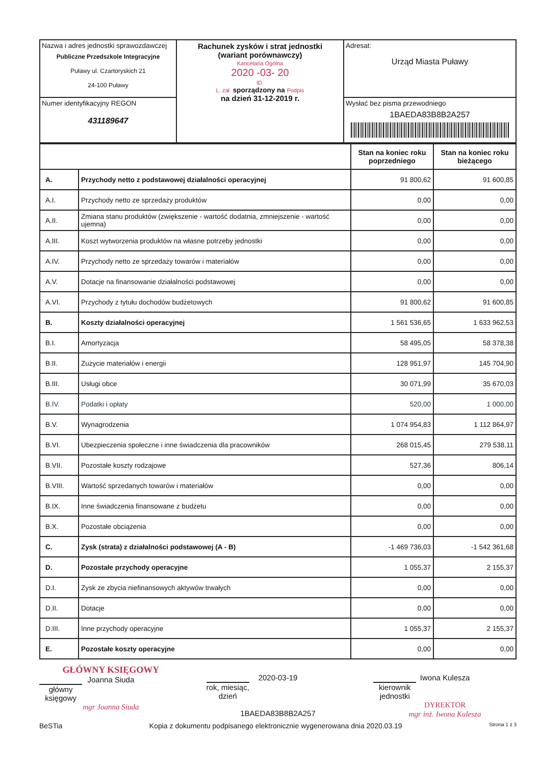| Nazwa i adres jednostki sprawozdawczej Publiczne Przedszkole Integracyjne Puławy ul. Czartoryskich 21 24-100 Puławy | Rachunek zysków i strat jednostki (wariant porównawczy) Kancelaria Ogólna 2020 -03- 20 ID. L. zał. sporządzony na Podpis na dzień 31-12-2019 r. | Adresat: Urząd Miasta Puławy |
| Numer identyfikacyjny REGON 431189647 | | Wysłać bez pisma przewodniego 1BAEDA83B8B2A257 |
| | | Stan na koniec roku poprzedniego | Stan na koniec roku bieżącego |
| A. | Przychody netto z podstawowej działalności operacyjnej | 91 800,62 | 91 600,85 |
| A.I. | Przychody netto ze sprzedaży produktów | 0,00 | 0,00 |
| A.II. | Zmiana stanu produktów (zwiększenie - wartość dodatnia, zmniejszenie - wartość ujemna) | 0,00 | 0,00 |
| A.III. | Koszt wytworzenia produktów na własne potrzeby jednostki | 0,00 | 0,00 |
| A.IV. | Przychody netto ze sprzedaży towarów i materiałów | 0,00 | 0,00 |
| A.V. | Dotacje na finansowanie działalności podstawowej | 0,00 | 0,00 |
| A.VI. | Przychody z tytułu dochodów budżetowych | 91 800,62 | 91 600,85 |
| B. | Koszty działalności operacyjnej | 1 561 536,65 | 1 633 962,53 |
| B.I. | Amortyzacja | 58 495,05 | 58 378,38 |
| B.II. | Zużycie materiałów i energii | 128 951,97 | 145 704,90 |
| B.III. | Usługi obce | 30 071,99 | 35 670,03 |
| B.IV. | Podatki i opłaty | 520,00 | 1 000,00 |
| B.V. | Wynagrodzenia | 1 074 954,83 | 1 112 864,97 |
| B.VI. | Ubezpieczenia społeczne i inne świadczenia dla pracowników | 268 015,45 | 279 538,11 |
| B.VII. | Pozostałe koszty rodzajowe | 527,36 | 806,14 |
| B.VIII. | Wartość sprzedanych towarów i materiałów | 0,00 | 0,00 |
| B.IX. | Inne świadczenia finansowane z budżetu | 0,00 | 0,00 |
| B.X. | Pozostałe obciążenia | 0,00 | 0,00 |
| C. | Zysk (strata) z działalności podstawowej (A - B) | -1 469 736,03 | -1 542 361,68 |
| D. | Pozostałe przychody operacyjne | 1 055,37 | 2 155,37 |
| D.I. | Zysk ze zbycia niefinansowych aktywów trwałych | 0,00 | 0,00 |
| D.II. | Dotacje | 0,00 | 0,00 |
| D.III. | Inne przychody operacyjne | 1 055,37 | 2 155,37 |
| E. | Pozostałe koszty operacyjne | 0,00 | 0,00 |
GŁÓWNY KSIĘGOWY
Joanna Siuda
główny księgowy
mgr Joanna Siuda
2020-03-19
rok, miesiąc, dzień
1BAEDA83B8B2A257
Iwona Kulesza
kierownik jednostki
DYREKTOR
mgr inż. Iwona Kulesza
BeSTia Kopia z dokumentu podpisanego elektronicznie wygenerowana dnia 2020.03.19 Strona 1 z 3